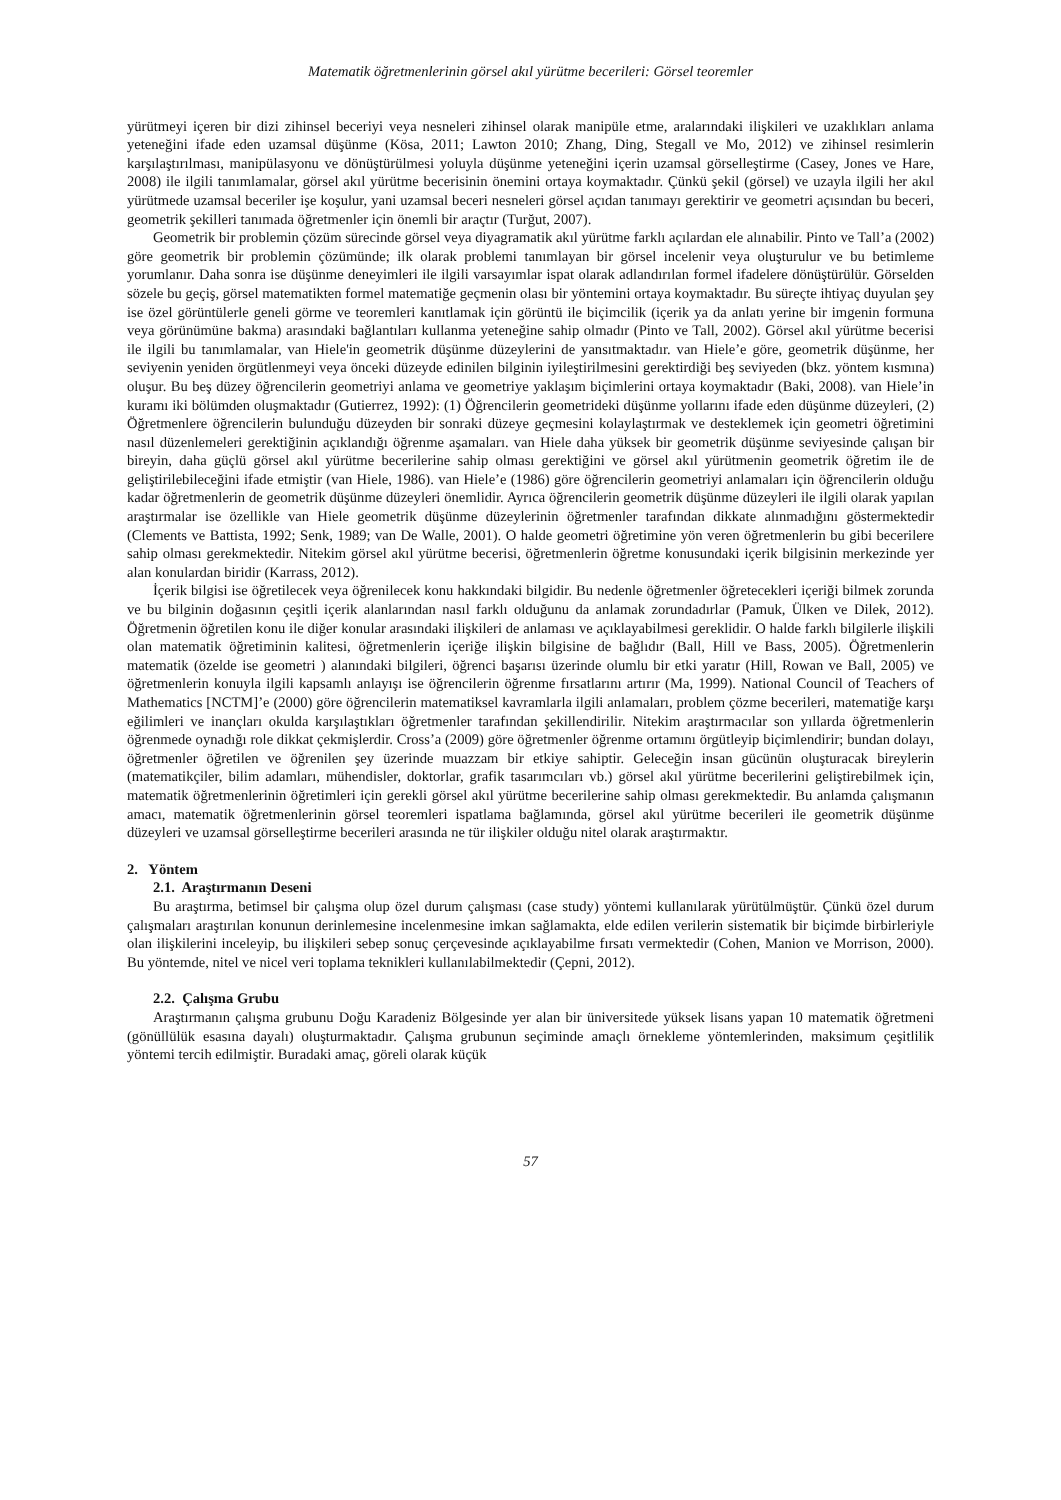Matematik öğretmenlerinin görsel akıl yürütme becerileri: Görsel teoremler
yürütmeyi içeren bir dizi zihinsel beceriyi veya nesneleri zihinsel olarak manipüle etme, aralarındaki ilişkileri ve uzaklıkları anlama yeteneğini ifade eden uzamsal düşünme (Kösa, 2011; Lawton 2010; Zhang, Ding, Stegall ve Mo, 2012) ve zihinsel resimlerin karşılaştırılması, manipülasyonu ve dönüştürülmesi yoluyla düşünme yeteneğini içerin uzamsal görselleştirme (Casey, Jones ve Hare, 2008) ile ilgili tanımlamalar, görsel akıl yürütme becerisinin önemini ortaya koymaktadır. Çünkü şekil (görsel) ve uzayla ilgili her akıl yürütmede uzamsal beceriler işe koşulur, yani uzamsal beceri nesneleri görsel açıdan tanımayı gerektirir ve geometri açısından bu beceri, geometrik şekilleri tanımada öğretmenler için önemli bir araçtır (Turğut, 2007).
Geometrik bir problemin çözüm sürecinde görsel veya diyagramatik akıl yürütme farklı açılardan ele alınabilir. Pinto ve Tall’a (2002) göre geometrik bir problemin çözümünde; ilk olarak problemi tanımlayan bir görsel incelenir veya oluşturulur ve bu betimleme yorumlanır. Daha sonra ise düşünme deneyimleri ile ilgili varsayımlar ispat olarak adlandırılan formel ifadelere dönüştürülür. Görselden sözele bu geçiş, görsel matematikten formel matematiğe geçmenin olası bir yöntemini ortaya koymaktadır. Bu süreçte ihtiyaç duyulan şey ise özel görüntülerle geneli görme ve teoremleri kanıtlamak için görüntü ile biçimcilik (içerik ya da anlatı yerine bir imgenin formuna veya görünümüne bakma) arasındaki bağlantıları kullanma yeteneğine sahip olmadır (Pinto ve Tall, 2002). Görsel akıl yürütme becerisi ile ilgili bu tanımlamalar, van Hiele'in geometrik düşünme düzeylerini de yansıtmaktadır. van Hiele’e göre, geometrik düşünme, her seviyenin yeniden örgütlenmeyi veya önceki düzeyde edinilen bilginin iyileştirilmesini gerektirdiği beş seviyeden (bkz. yöntem kısmına) oluşur. Bu beş düzey öğrencilerin geometriyi anlama ve geometriye yaklaşım biçimlerini ortaya koymaktadır (Baki, 2008). van Hiele’in kuramı iki bölümden oluşmaktadır (Gutierrez, 1992): (1) Öğrencilerin geometrideki düşünme yollarını ifade eden düşünme düzeyleri, (2) Öğretmenlere öğrencilerin bulunduğu düzeyden bir sonraki düzeye geçmesini kolaylaştırmak ve desteklemek için geometri öğretimini nasıl düzenlemeleri gerektiğinin açıklandığı öğrenme aşamaları. van Hiele daha yüksek bir geometrik düşünme seviyesinde çalışan bir bireyin, daha güçlü görsel akıl yürütme becerilerine sahip olması gerektiğini ve görsel akıl yürütmenin geometrik öğretim ile de geliştirilebileceğini ifade etmiştir (van Hiele, 1986). van Hiele’e (1986) göre öğrencilerin geometriyi anlamaları için öğrencilerin olduğu kadar öğretmenlerin de geometrik düşünme düzeyleri önemlidir. Ayrıca öğrencilerin geometrik düşünme düzeyleri ile ilgili olarak yapılan araştırmalar ise özellikle van Hiele geometrik düşünme düzeylerinin öğretmenler tarafından dikkate alınmadığını göstermektedir (Clements ve Battista, 1992; Senk, 1989; van De Walle, 2001). O halde geometri öğretimine yön veren öğretmenlerin bu gibi becerilere sahip olması gerekmektedir. Nitekim görsel akıl yürütme becerisi, öğretmenlerin öğretme konusundaki içerik bilgisinin merkezinde yer alan konulardan biridir (Karrass, 2012).
İçerik bilgisi ise öğretilecek veya öğrenilecek konu hakkındaki bilgidir. Bu nedenle öğretmenler öğretecekleri içeriği bilmek zorunda ve bu bilginin doğasının çeşitli içerik alanlarından nasıl farklı olduğunu da anlamak zorundadırlar (Pamuk, Ülken ve Dilek, 2012). Öğretmenin öğretilen konu ile diğer konular arasındaki ilişkileri de anlaması ve açıklayabilmesi gereklidir. O halde farklı bilgilerle ilişkili olan matematik öğretiminin kalitesi, öğretmenlerin içeriğe ilişkin bilgisine de bağlıdır (Ball, Hill ve Bass, 2005). Öğretmenlerin matematik (özelde ise geometri ) alanındaki bilgileri, öğrenci başarısı üzerinde olumlu bir etki yaratır (Hill, Rowan ve Ball, 2005) ve öğretmenlerin konuyla ilgili kapsamlı anlayışı ise öğrencilerin öğrenme fırsatlarını artırır (Ma, 1999). National Council of Teachers of Mathematics [NCTM]’e (2000) göre öğrencilerin matematiksel kavramlarla ilgili anlamaları, problem çözme becerileri, matematiğe karşı eğilimleri ve inançları okulda karşılaştıkları öğretmenler tarafından şekillendirilir. Nitekim araştırmacılar son yıllarda öğretmenlerin öğrenmede oynadığı role dikkat çekmişlerdir. Cross’a (2009) göre öğretmenler öğrenme ortamını örgütleyip biçimlendirir; bundan dolayı, öğretmenler öğretilen ve öğrenilen şey üzerinde muazzam bir etkiye sahiptir. Geleceğin insan gücünün oluşturacak bireylerin (matematikçiler, bilim adamları, mühendisler, doktorlar, grafik tasarımcıları vb.) görsel akıl yürütme becerilerini geliştirebilmek için, matematik öğretmenlerinin öğretimleri için gerekli görsel akıl yürütme becerilerine sahip olması gerekmektedir. Bu anlamda çalışmanın amacı, matematik öğretmenlerinin görsel teoremleri ispatlama bağlamında, görsel akıl yürütme becerileri ile geometrik düşünme düzeyleri ve uzamsal görselleştirme becerileri arasında ne tür ilişkiler olduğu nitel olarak araştırmaktır.
2. Yöntem
2.1. Araştırmanın Deseni
Bu araştırma, betimsel bir çalışma olup özel durum çalışması (case study) yöntemi kullanılarak yürütülmüştür. Çünkü özel durum çalışmaları araştırılan konunun derinlemesine incelenmesine imkan sağlamakta, elde edilen verilerin sistematik bir biçimde birbirleriyle olan ilişkilerini inceleyip, bu ilişkileri sebep sonuç çerçevesinde açıklayabilme fırsatı vermektedir (Cohen, Manion ve Morrison, 2000). Bu yöntemde, nitel ve nicel veri toplama teknikleri kullanılabilmektedir (Çepni, 2012).
2.2. Çalışma Grubu
Araştırmanın çalışma grubunu Doğu Karadeniz Bölgesinde yer alan bir üniversitede yüksek lisans yapan 10 matematik öğretmeni (gönüllülük esasına dayalı) oluşturmaktadır. Çalışma grubunun seçiminde amaçlı örnekleme yöntemlerinden, maksimum çeşitlilik yöntemi tercih edilmiştir. Buradaki amaç, göreli olarak küçük
57